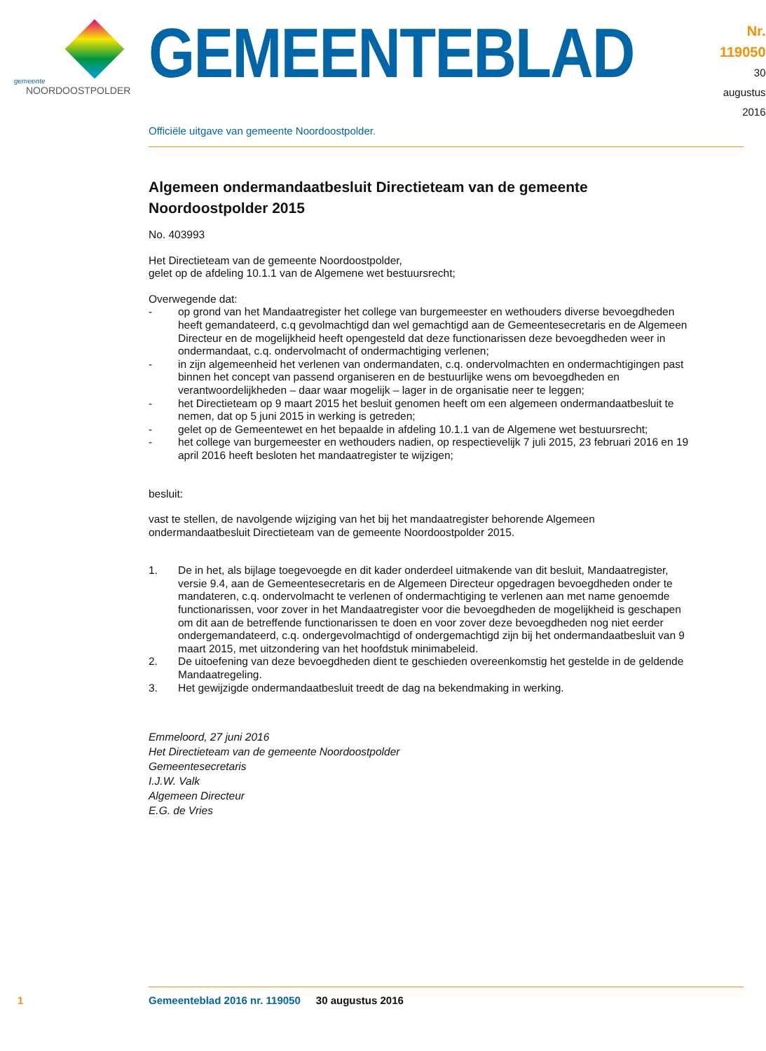gemeente
NOORDOOSTPOLDER
GEMEENTEBLAD
Nr. 119050
30 augustus
2016
Officiële uitgave van gemeente Noordoostpolder.
Algemeen ondermandaatbesluit Directieteam van de gemeente Noordoostpolder 2015
No. 403993
Het Directieteam van de gemeente Noordoostpolder,
gelet op de afdeling 10.1.1 van de Algemene wet bestuursrecht;
Overwegende dat:
- op grond van het Mandaatregister het college van burgemeester en wethouders diverse bevoegdheden heeft gemandateerd, c.q gevolmachtigd dan wel gemachtigd aan de Gemeentesecretaris en de Algemeen Directeur en de mogelijkheid heeft opengesteld dat deze functionarissen deze bevoegdheden weer in ondermandaat, c.q. ondervolmacht of ondermachtiging verlenen;
- in zijn algemeenheid het verlenen van ondermandaten, c.q. ondervolmachten en ondermachtigingen past binnen het concept van passend organiseren en de bestuurlijke wens om bevoegdheden en verantwoordelijkheden – daar waar mogelijk – lager in de organisatie neer te leggen;
- het Directieteam op 9 maart 2015 het besluit genomen heeft om een algemeen ondermandaatbesluit te nemen, dat op 5 juni 2015 in werking is getreden;
- gelet op de Gemeentewet en het bepaalde in afdeling 10.1.1 van de Algemene wet bestuursrecht;
- het college van burgemeester en wethouders nadien, op respectievelijk 7 juli 2015, 23 februari 2016 en 19 april 2016 heeft besloten het mandaatregister te wijzigen;
besluit:
vast te stellen, de navolgende wijziging van het bij het mandaatregister behorende Algemeen ondermandaatbesluit Directieteam van de gemeente Noordoostpolder 2015.
1. De in het, als bijlage toegevoegde en dit kader onderdeel uitmakende van dit besluit, Mandaatregister, versie 9.4, aan de Gemeentesecretaris en de Algemeen Directeur opgedragen bevoegdheden onder te mandateren, c.q. ondervolmacht te verlenen of ondermachtiging te verlenen aan met name genoemde functionarissen, voor zover in het Mandaatregister voor die bevoegdheden de mogelijkheid is geschapen om dit aan de betreffende functionarissen te doen en voor zover deze bevoegdheden nog niet eerder ondergemandateerd, c.q. ondergevolmachtigd of ondergemachtigd zijn bij het ondermandaatbesluit van 9 maart 2015, met uitzondering van het hoofdstuk minimabeleid.
2. De uitoefening van deze bevoegdheden dient te geschieden overeenkomstig het gestelde in de geldende Mandaatregeling.
3. Het gewijzigde ondermandaatbesluit treedt de dag na bekendmaking in werking.
Emmeloord, 27 juni 2016
Het Directieteam van de gemeente Noordoostpolder
Gemeentesecretaris
I.J.W. Valk
Algemeen Directeur
E.G. de Vries
1 Gemeenteblad 2016 nr. 119050 30 augustus 2016